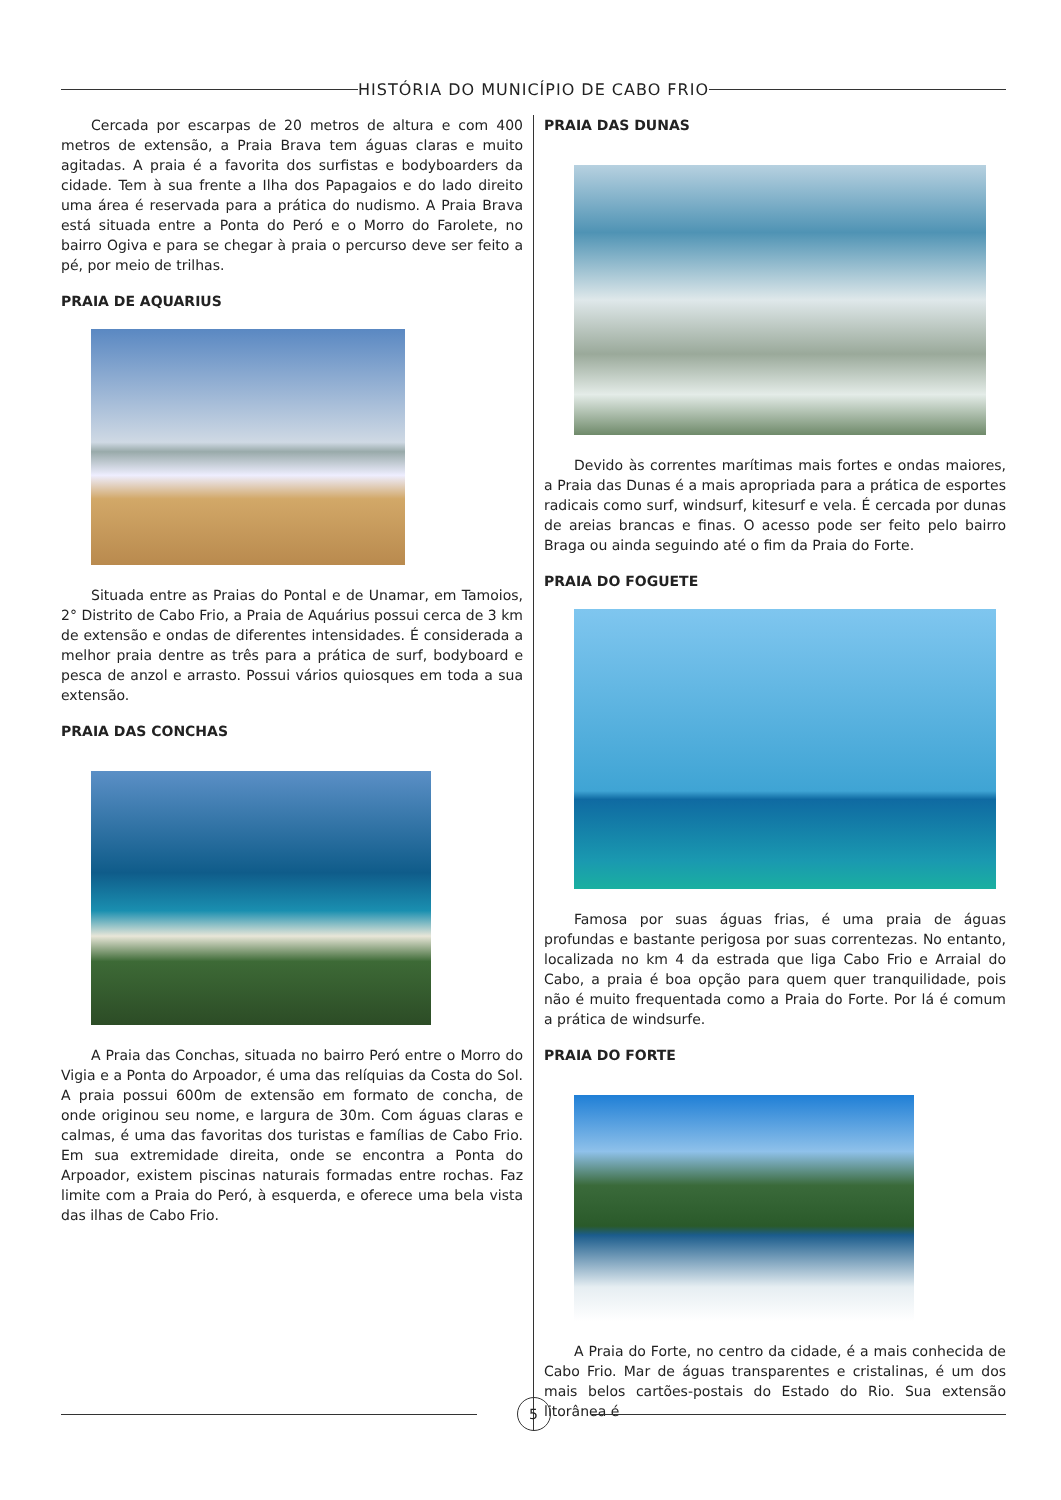HISTÓRIA DO MUNICÍPIO DE CABO FRIO
Cercada por escarpas de 20 metros de altura e com 400 metros de extensão, a Praia Brava tem águas claras e muito agitadas. A praia é a favorita dos surfistas e bodyboarders da cidade. Tem à sua frente a Ilha dos Papagaios e do lado direito uma área é reservada para a prática do nudismo. A Praia Brava está situada entre a Ponta do Peró e o Morro do Farolete, no bairro Ogiva e para se chegar à praia o percurso deve ser feito a pé, por meio de trilhas.
PRAIA DE AQUARIUS
Situada entre as Praias do Pontal e de Unamar, em Tamoios, 2° Distrito de Cabo Frio, a Praia de Aquárius possui cerca de 3 km de extensão e ondas de diferentes intensidades. É considerada a melhor praia dentre as três para a prática de surf, bodyboard e pesca de anzol e arrasto. Possui vários quiosques em toda a sua extensão.
PRAIA DAS CONCHAS
A Praia das Conchas, situada no bairro Peró entre o Morro do Vigia e a Ponta do Arpoador, é uma das relíquias da Costa do Sol. A praia possui 600m de extensão em formato de concha, de onde originou seu nome, e largura de 30m. Com águas claras e calmas, é uma das favoritas dos turistas e famílias de Cabo Frio. Em sua extremidade direita, onde se encontra a Ponta do Arpoador, existem piscinas naturais formadas entre rochas. Faz limite com a Praia do Peró, à esquerda, e oferece uma bela vista das ilhas de Cabo Frio.
PRAIA DAS DUNAS
Devido às correntes marítimas mais fortes e ondas maiores, a Praia das Dunas é a mais apropriada para a prática de esportes radicais como surf, windsurf, kitesurf e vela. É cercada por dunas de areias brancas e finas. O acesso pode ser feito pelo bairro Braga ou ainda seguindo até o fim da Praia do Forte.
PRAIA DO FOGUETE
Famosa por suas águas frias, é uma praia de águas profundas e bastante perigosa por suas correntezas. No entanto, localizada no km 4 da estrada que liga Cabo Frio e Arraial do Cabo, a praia é boa opção para quem quer tranquilidade, pois não é muito frequentada como a Praia do Forte. Por lá é comum a prática de windsurfe.
PRAIA DO FORTE
A Praia do Forte, no centro da cidade, é a mais conhecida de Cabo Frio. Mar de águas transparentes e cristalinas, é um dos mais belos cartões-postais do Estado do Rio. Sua extensão litorânea é
5